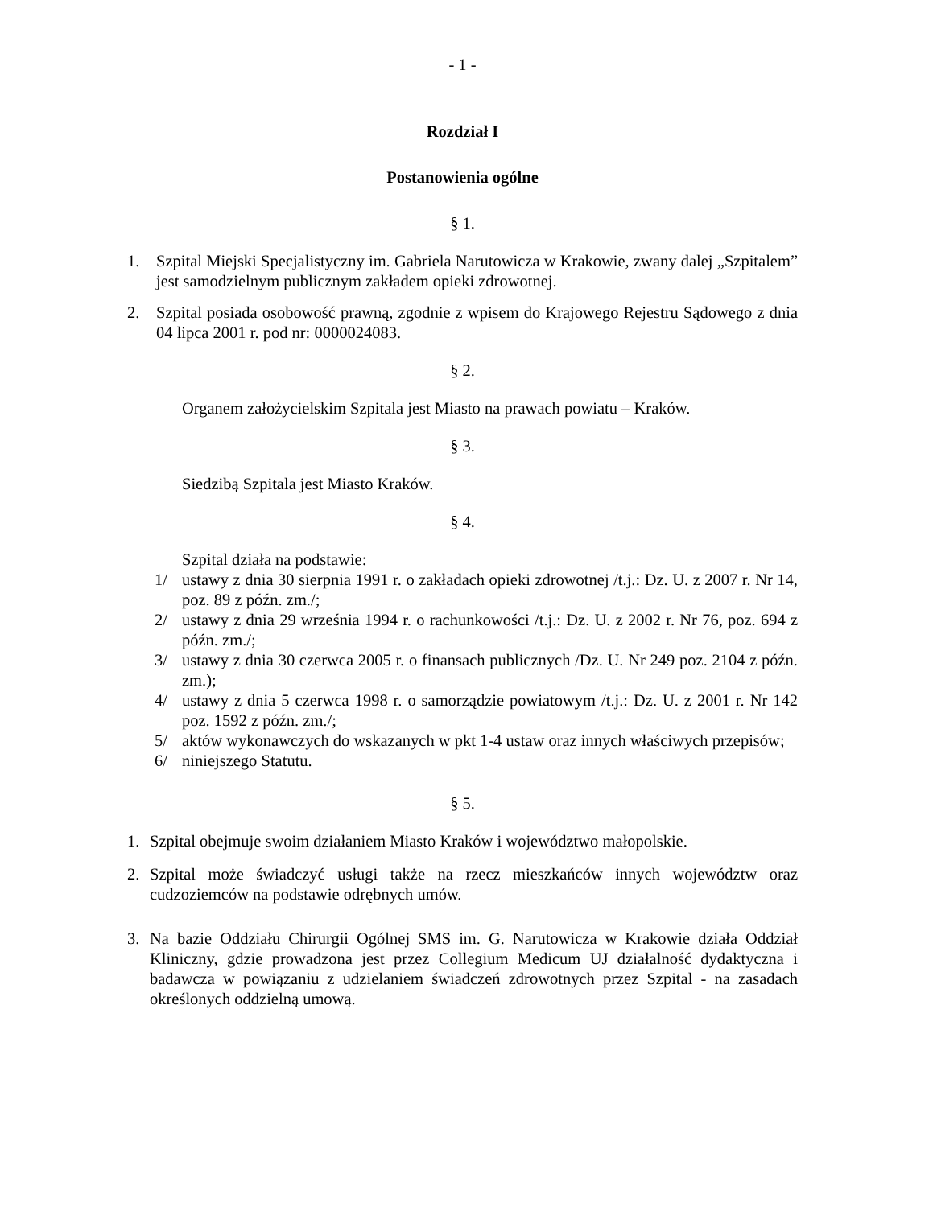- 1 -
Rozdział I
Postanowienia ogólne
§ 1.
1. Szpital Miejski Specjalistyczny im. Gabriela Narutowicza w Krakowie, zwany dalej „Szpitalem” jest samodzielnym publicznym zakładem opieki zdrowotnej.
2. Szpital posiada osobowość prawną, zgodnie z wpisem do Krajowego Rejestru Sądowego z dnia 04 lipca 2001 r. pod nr: 0000024083.
§ 2.
Organem założycielskim Szpitala jest Miasto na prawach powiatu – Kraków.
§ 3.
Siedzibą Szpitala jest Miasto Kraków.
§ 4.
Szpital działa na podstawie:
1/ ustawy z dnia 30 sierpnia 1991 r. o zakładach opieki zdrowotnej /t.j.: Dz. U. z 2007 r. Nr 14, poz. 89 z późn. zm./;
2/ ustawy z dnia 29 września 1994 r. o rachunkowości /t.j.: Dz. U. z 2002 r. Nr 76, poz. 694 z późn. zm./;
3/ ustawy z dnia 30 czerwca 2005 r. o finansach publicznych /Dz. U. Nr 249 poz. 2104 z późn. zm.);
4/ ustawy z dnia 5 czerwca 1998 r. o samorządzie powiatowym /t.j.: Dz. U. z 2001 r. Nr 142 poz. 1592 z późn. zm./;
5/ aktów wykonawczych do wskazanych w pkt 1-4 ustaw oraz innych właściwych przepisów;
6/ niniejszego Statutu.
§ 5.
1. Szpital obejmuje swoim działaniem Miasto Kraków i województwo małopolskie.
2. Szpital może świadczyć usługi także na rzecz mieszkańców innych województw oraz cudzoziemców na podstawie odrębnych umów.
3. Na bazie Oddziału Chirurgii Ogólnej SMS im. G. Narutowicza w Krakowie działa Oddział Kliniczny, gdzie prowadzona jest przez Collegium Medicum UJ działalność dydaktyczna i badawcza w powiązaniu z udzielaniem świadczeń zdrowotnych przez Szpital - na zasadach określonych oddzielną umową.